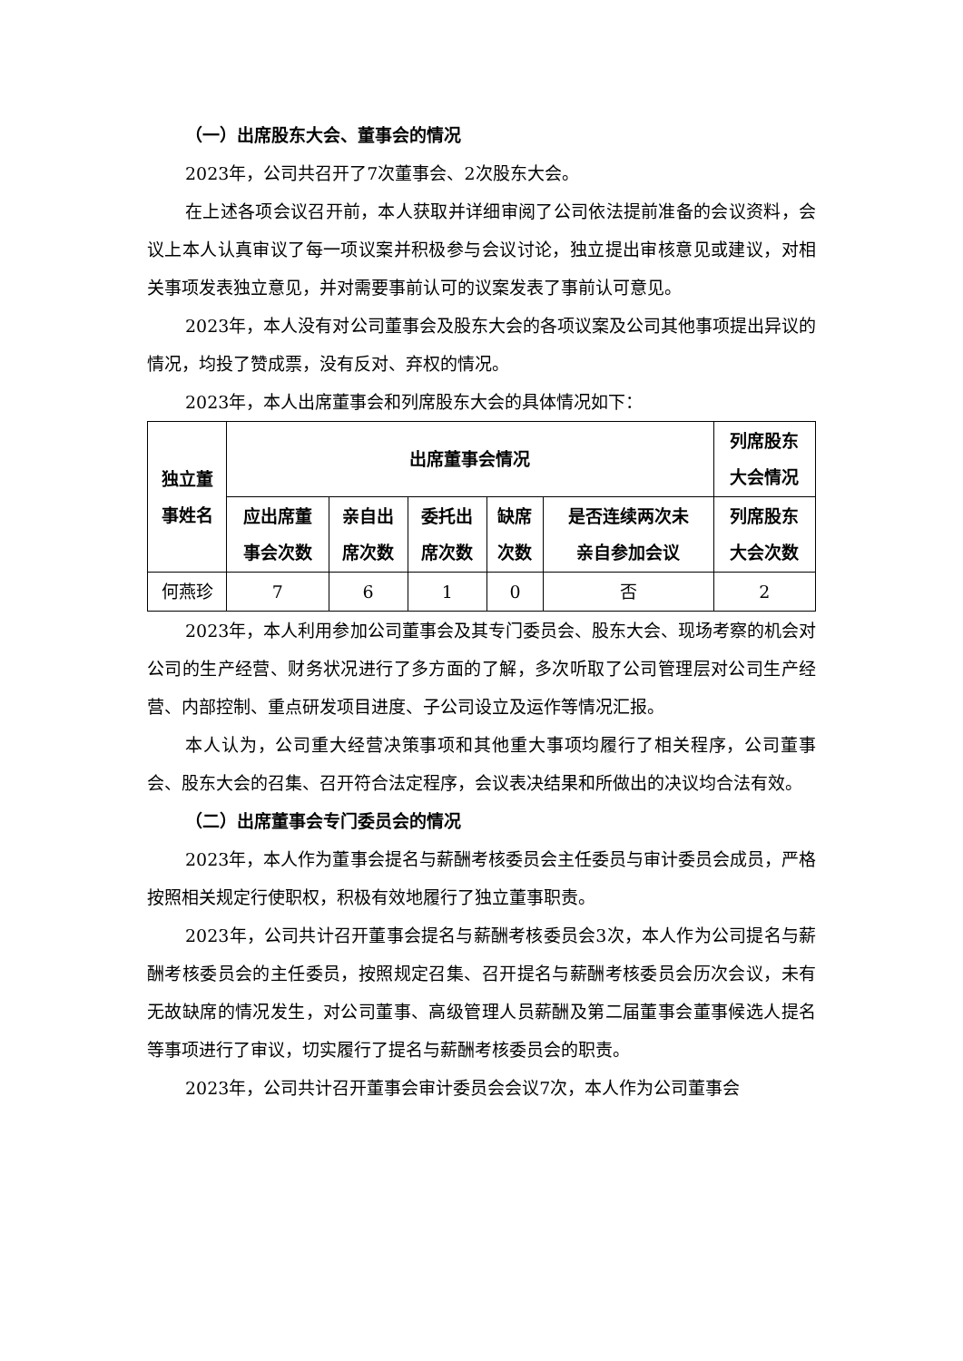（一）出席股东大会、董事会的情况
2023年，公司共召开了7次董事会、2次股东大会。
在上述各项会议召开前，本人获取并详细审阅了公司依法提前准备的会议资料，会议上本人认真审议了每一项议案并积极参与会议讨论，独立提出审核意见或建议，对相关事项发表独立意见，并对需要事前认可的议案发表了事前认可意见。
2023年，本人没有对公司董事会及股东大会的各项议案及公司其他事项提出异议的情况，均投了赞成票，没有反对、弃权的情况。
2023年，本人出席董事会和列席股东大会的具体情况如下：
| 独立董 事姓名 | 出席董事会情况 | | | | | 列席股东 大会情况 |
| --- | --- | --- | --- | --- | --- | --- |
| | 应出席董 事会次数 | 亲自出 席次数 | 委托出 席次数 | 缺席 次数 | 是否连续两次未 亲自参加会议 | 列席股东 大会次数 |
| 何燕珍 | 7 | 6 | 1 | 0 | 否 | 2 |
2023年，本人利用参加公司董事会及其专门委员会、股东大会、现场考察的机会对公司的生产经营、财务状况进行了多方面的了解，多次听取了公司管理层对公司生产经营、内部控制、重点研发项目进度、子公司设立及运作等情况汇报。
本人认为，公司重大经营决策事项和其他重大事项均履行了相关程序，公司董事会、股东大会的召集、召开符合法定程序，会议表决结果和所做出的决议均合法有效。
（二）出席董事会专门委员会的情况
2023年，本人作为董事会提名与薪酬考核委员会主任委员与审计委员会成员，严格按照相关规定行使职权，积极有效地履行了独立董事职责。
2023年，公司共计召开董事会提名与薪酬考核委员会3次，本人作为公司提名与薪酬考核委员会的主任委员，按照规定召集、召开提名与薪酬考核委员会历次会议，未有无故缺席的情况发生，对公司董事、高级管理人员薪酬及第二届董事会董事候选人提名等事项进行了审议，切实履行了提名与薪酬考核委员会的职责。
2023年，公司共计召开董事会审计委员会会议7次，本人作为公司董事会